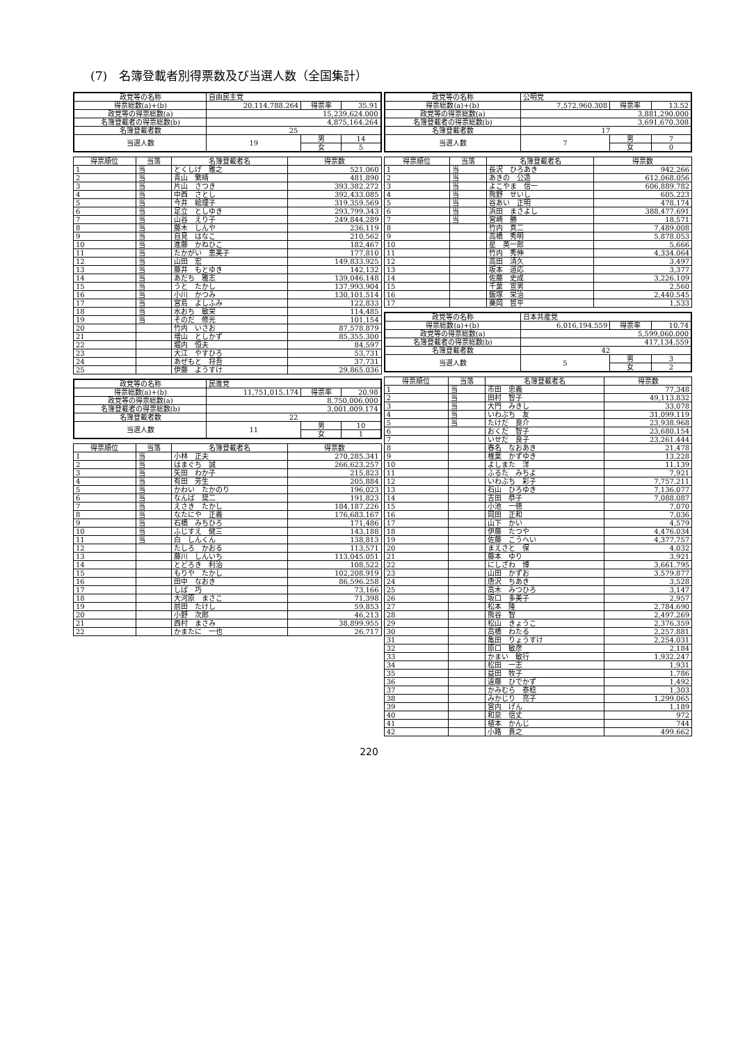(7)　名簿登載者別得票数及び当選人数（全国集計）
| 政党等の名称 | 自由民主党 | | |
| 得票総数(a)+(b) | 20,114,788.264 | 得票率 | 35.91 |
| 政党等の得票総数(a) | 15,239,624.000 | | |
| 名簿登載者の得票総数(b) | 4,875,164.264 | | |
| 名簿登載者数 | 25 | | |
| 当選人数 | 19 | 男 | 14 |
| | | 女 | 5 |
| 得票順位 | 当落 | 名簿登載者名 | 得票数 |
| --- | --- | --- | --- |
| 1 | 当 | とくしげ 雅之 | 521,060 |
| 2 | 当 | 青山 繁晴 | 481,890 |
| 3 | 当 | 片山 さつき | 393,382.272 |
| 4 | 当 | 中西 さとし | 392,433.085 |
| 5 | 当 | 今井 絵理子 | 319,359.569 |
| 6 | 当 | 足立 としゆき | 293,799.343 |
| 7 | 当 | 山谷 えり子 | 249,844.289 |
| 8 | 当 | 藤木 しんや | 236,119 |
| 9 | 当 | 自見 はなこ | 210,562 |
| 10 | 当 | 進藤 かねひこ | 182,467 |
| 11 | 当 | たかがい 恵美子 | 177,810 |
| 12 | 当 | 山田 宏 | 149,833.925 |
| 13 | 当 | 藤井 もとゆき | 142,132 |
| 14 | 当 | あだち 雅志 | 139,046.148 |
| 15 | 当 | うと たかし | 137,993.904 |
| 16 | 当 | 小川 かつみ | 130,101.514 |
| 17 | 当 | 宮島 よしふみ | 122,833 |
| 18 | 当 | 水おち 敏栄 | 114,485 |
| 19 | 当 | そのだ 修光 | 101,154 |
| 20 | | 竹内 いさお | 87,578.879 |
| 21 | | 増山 としかず | 85,355.300 |
| 22 | | 堀内 恒夫 | 84,597 |
| 23 | | 大江 やすひろ | 53,731 |
| 24 | | あぜもと 将吾 | 37,731 |
| 25 | | 伊藤 ようすけ | 29,865.036 |
| 政党等の名称 | 民進党 | | |
| 得票総数(a)+(b) | 11,751,015.174 | 得票率 | 20.98 |
| 政党等の得票総数(a) | 8,750,006.000 | | |
| 名簿登載者の得票総数(b) | 3,001,009.174 | | |
| 名簿登載者数 | 22 | | |
| 当選人数 | 11 | 男 | 10 |
| | | 女 | 1 |
| 得票順位 | 当落 | 名簿登載者名 | 得票数 |
| --- | --- | --- | --- |
| 1 | 当 | 小林 正夫 | 270,285.341 |
| 2 | 当 | はまぐち 誠 | 266,623.257 |
| 3 | 当 | 矢田 わか子 | 215,823 |
| 4 | 当 | 有田 芳生 | 205,884 |
| 5 | 当 | かわい たかのり | 196,023 |
| 6 | 当 | なんば 奨二 | 191,823 |
| 7 | 当 | えさき たかし | 184,187.226 |
| 8 | 当 | なたにや 正義 | 176,683.167 |
| 9 | 当 | 石橋 みちひろ | 171,486 |
| 10 | 当 | ふじすえ 健三 | 143,188 |
| 11 | 当 | 白 しんくん | 138,813 |
| 12 | | たしろ かおる | 113,571 |
| 13 | | 藤川 しんいち | 113,045.051 |
| 14 | | とどろき 利治 | 108,522 |
| 15 | | もりや たかし | 102,208.919 |
| 16 | | 田中 なおき | 86,596.258 |
| 17 | | しば 巧 | 73,166 |
| 18 | | 大河原 まさこ | 71,398 |
| 19 | | 前田 たけし | 59,853 |
| 20 | | 小野 次郎 | 46,213 |
| 21 | | 西村 まさみ | 38,899.955 |
| 22 | | かまたに 一也 | 26,717 |
| 政党等の名称 | 公明党 | | |
| 得票総数(a)+(b) | 7,572,960.308 | 得票率 | 13.52 |
| 政党等の得票総数(a) | 3,881,290.000 | | |
| 名簿登載者の得票総数(b) | 3,691,670.308 | | |
| 名簿登載者数 | 17 | | |
| 当選人数 | 7 | 男 | 7 |
| | | 女 | 0 |
| 得票順位 | 当落 | 名簿登載者名 | 得票数 |
| --- | --- | --- | --- |
| 1 | 当 | 長沢 ひろあき | 942,266 |
| 2 | 当 | あきの 公造 | 612,068.056 |
| 3 | 当 | よこやま 信一 | 606,889.782 |
| 4 | 当 | 熊野 せいし | 605,223 |
| 5 | 当 | 谷あい 正明 | 478,174 |
| 6 | 当 | 浜田 まさよし | 388,477.691 |
| 7 | 当 | 宮崎 勝 | 18,571 |
| 8 | | 竹内 真二 | 7,489.008 |
| 9 | | 高橋 秀明 | 5,878.053 |
| 10 | | 星 英一郎 | 5,666 |
| 11 | | 竹内 秀伸 | 4,334.064 |
| 12 | | 高田 清久 | 3,497 |
| 13 | | 坂本 道応 | 3,377 |
| 14 | | 佐藤 史成 | 3,226.109 |
| 15 | | 千葉 宣男 | 2,560 |
| 16 | | 飯塚 栄治 | 2,440.545 |
| 17 | | 粟岡 哲平 | 1,533 |
| 政党等の名称 | 日本共産党 | | |
| 得票総数(a)+(b) | 6,016,194.559 | 得票率 | 10.74 |
| 政党等の得票総数(a) | 5,599,060.000 | | |
| 名簿登載者の得票総数(b) | 417,134.559 | | |
| 名簿登載者数 | 42 | | |
| 当選人数 | 5 | 男 | 3 |
| | | 女 | 2 |
| 得票順位 | 当落 | 名簿登載者名 | 得票数 |
| --- | --- | --- | --- |
| 1 | 当 | 市田 忠義 | 77,348 |
| 2 | 当 | 田村 智子 | 49,113.832 |
| 3 | 当 | 大門 みきし | 33,078 |
| 4 | 当 | いわぶち 友 | 31,099.119 |
| 5 | 当 | たけだ 良介 | 23,938.968 |
| 6 | | おくだ 智子 | 23,680.154 |
| 7 | | いせだ 良子 | 23,261.444 |
| 8 | | 春名 なおあき | 21,478 |
| 9 | | 椎葉 かずゆき | 13,228 |
| 10 | | よしまた 洋 | 11,139 |
| 11 | | ふるた みちよ | 7,921 |
| 12 | | いわぶち 彩子 | 7,757.211 |
| 13 | | 石山 ひろゆき | 7,136.077 |
| 14 | | 吉田 恭子 | 7,088.087 |
| 15 | | 小池 一徳 | 7,070 |
| 16 | | 岡田 正和 | 7,036 |
| 17 | | 山下 かい | 4,579 |
| 18 | | 伊藤 たつや | 4,476.034 |
| 19 | | 佐藤 こうへい | 4,377.757 |
| 20 | | まえさと 保 | 4,032 |
| 21 | | 藤本 ゆり | 3,921 |
| 22 | | にしざわ 博 | 3,661.795 |
| 23 | | 山田 かずお | 3,579.877 |
| 24 | | 唐沢 ちあき | 3,528 |
| 25 | | 高木 みつひろ | 3,147 |
| 26 | | 坂口 多美子 | 2,957 |
| 27 | | 松本 隆 | 2,784.690 |
| 28 | | 熊谷 智 | 2,497.269 |
| 29 | | 松山 きょうこ | 2,376.359 |
| 30 | | 高橋 わたる | 2,257.881 |
| 31 | | 亀田 りょうすけ | 2,254.031 |
| 32 | | 原口 敏彦 | 2,184 |
| 33 | | かまい 敏行 | 1,932.247 |
| 34 | | 松田 一志 | 1,931 |
| 35 | | 益田 牧子 | 1,786 |
| 36 | | 遠藤 ひでかず | 1,492 |
| 37 | | かみむら 泰稔 | 1,303 |
| 38 | | みかじり 亮子 | 1,299.065 |
| 39 | | 宮内 げん | 1,189 |
| 40 | | 和泉 信丈 | 972 |
| 41 | | 植本 かんじ | 744 |
| 42 | | 小路 貴之 | 499.662 |
220